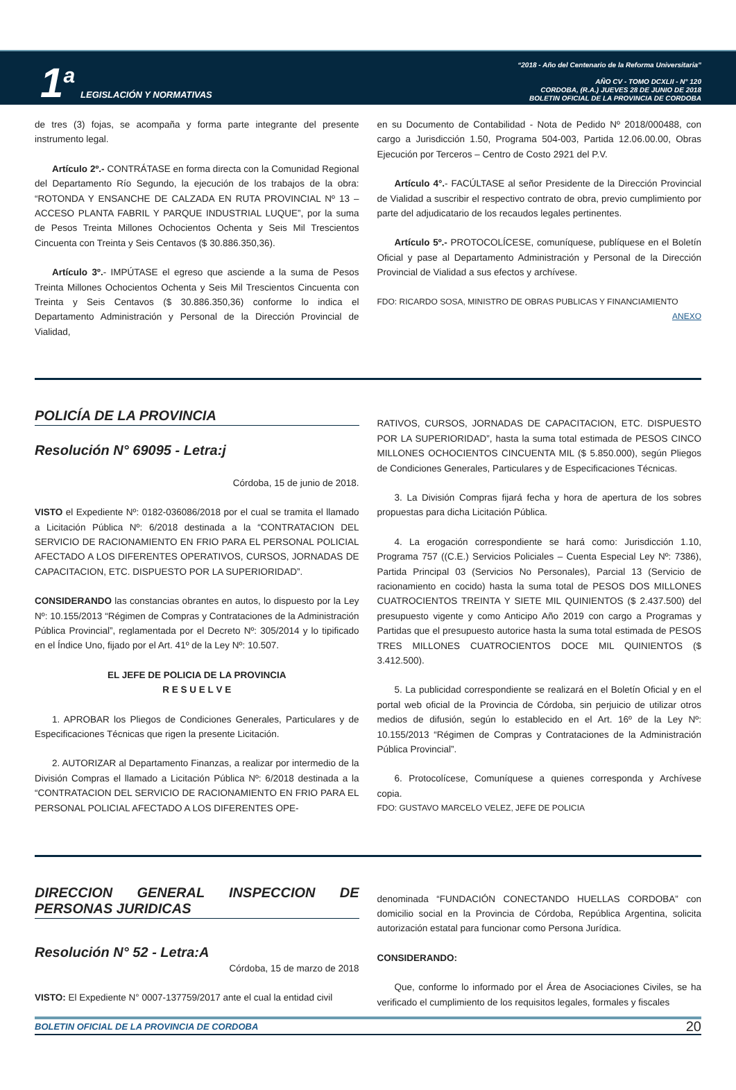1<sup>a</sup> LEGISLACIÓN Y NORMATIVAS
“2018 - Año del Centenario de la Reforma Universitaria”
AÑO CV - TOMO DCXLII - N° 120
CORDOBA, (R.A.) JUEVES 28 DE JUNIO DE 2018
BOLETIN OFICIAL DE LA PROVINCIA DE CORDOBA
de tres (3) fojas, se acompaña y forma parte integrante del presente instrumento legal.
Artículo 2º.- CONTRÁTASE en forma directa con la Comunidad Regional del Departamento Río Segundo, la ejecución de los trabajos de la obra: “ROTONDA Y ENSANCHE DE CALZADA EN RUTA PROVINCIAL Nº 13 – ACCESO PLANTA FABRIL Y PARQUE INDUSTRIAL LUQUE”, por la suma de Pesos Treinta Millones Ochocientos Ochenta y Seis Mil Trescientos Cincuenta con Treinta y Seis Centavos ($ 30.886.350,36).
Artículo 3º.- IMPÚTASE el egreso que asciende a la suma de Pesos Treinta Millones Ochocientos Ochenta y Seis Mil Trescientos Cincuenta con Treinta y Seis Centavos ($ 30.886.350,36) conforme lo indica el Departamento Administración y Personal de la Dirección Provincial de Vialidad,
en su Documento de Contabilidad - Nota de Pedido Nº 2018/000488, con cargo a Jurisdicción 1.50, Programa 504-003, Partida 12.06.00.00, Obras Ejecución por Terceros – Centro de Costo 2921 del P.V.
Artículo 4°.- FACÚLTASE al señor Presidente de la Dirección Provincial de Vialidad a suscribir el respectivo contrato de obra, previo cumplimiento por parte del adjudicatario de los recaudos legales pertinentes.
Artículo 5º.- PROTOCOLÍCESE, comuníquese, publíquese en el Boletín Oficial y pase al Departamento Administración y Personal de la Dirección Provincial de Vialidad a sus efectos y archívese.
FDO: RICARDO SOSA, MINISTRO DE OBRAS PUBLICAS Y FINANCIAMIENTO
ANEXO
POLICÍA DE LA PROVINCIA
Resolución N° 69095 - Letra:j
Córdoba, 15 de junio de 2018.
VISTO el Expediente Nº: 0182-036086/2018 por el cual se tramita el llamado a Licitación Pública Nº: 6/2018 destinada a la “CONTRATACION DEL SERVICIO DE RACIONAMIENTO EN FRIO PARA EL PERSONAL POLICIAL AFECTADO A LOS DIFERENTES OPERATIVOS, CURSOS, JORNADAS DE CAPACITACION, ETC. DISPUESTO POR LA SUPERIORIDAD”.
CONSIDERANDO las constancias obrantes en autos, lo dispuesto por la Ley Nº: 10.155/2013 “Régimen de Compras y Contrataciones de la Administración Pública Provincial”, reglamentada por el Decreto Nº: 305/2014 y lo tipificado en el Índice Uno, fijado por el Art. 41º de la Ley Nº: 10.507.
EL JEFE DE POLICIA DE LA PROVINCIA
R E S U E L V E
1. APROBAR los Pliegos de Condiciones Generales, Particulares y de Especificaciones Técnicas que rigen la presente Licitación.
2. AUTORIZAR al Departamento Finanzas, a realizar por intermedio de la División Compras el llamado a Licitación Pública Nº: 6/2018 destinada a la “CONTRATACION DEL SERVICIO DE RACIONAMIENTO EN FRIO PARA EL PERSONAL POLICIAL AFECTADO A LOS DIFERENTES OPE-
RATIVOS, CURSOS, JORNADAS DE CAPACITACION, ETC. DISPUESTO POR LA SUPERIORIDAD”, hasta la suma total estimada de PESOS CINCO MILLONES OCHOCIENTOS CINCUENTA MIL ($ 5.850.000), según Pliegos de Condiciones Generales, Particulares y de Especificaciones Técnicas.
3. La División Compras fijará fecha y hora de apertura de los sobres propuestas para dicha Licitación Pública.
4. La erogación correspondiente se hará como: Jurisdicción 1.10, Programa 757 ((C.E.) Servicios Policiales – Cuenta Especial Ley Nº: 7386), Partida Principal 03 (Servicios No Personales), Parcial 13 (Servicio de racionamiento en cocido) hasta la suma total de PESOS DOS MILLONES CUATROCIENTOS TREINTA Y SIETE MIL QUINIENTOS ($ 2.437.500) del presupuesto vigente y como Anticipo Año 2019 con cargo a Programas y Partidas que el presupuesto autorice hasta la suma total estimada de PESOS TRES MILLONES CUATROCIENTOS DOCE MIL QUINIENTOS ($ 3.412.500).
5. La publicidad correspondiente se realizará en el Boletín Oficial y en el portal web oficial de la Provincia de Córdoba, sin perjuicio de utilizar otros medios de difusión, según lo establecido en el Art. 16º de la Ley Nº: 10.155/2013 “Régimen de Compras y Contrataciones de la Administración Pública Provincial”.
6. Protocolícese, Comuníquese a quienes corresponda y Archívese copia.
FDO: GUSTAVO MARCELO VELEZ, JEFE DE POLICIA
DIRECCION GENERAL INSPECCION DE PERSONAS JURIDICAS
Resolución N° 52 - Letra:A
Córdoba, 15 de marzo de 2018
VISTO: El Expediente N° 0007-137759/2017 ante el cual la entidad civil
denominada “FUNDACIÓN CONECTANDO HUELLAS CORDOBA” con domicilio social en la Provincia de Córdoba, República Argentina, solicita autorización estatal para funcionar como Persona Jurídica.
CONSIDERANDO:
Que, conforme lo informado por el Área de Asociaciones Civiles, se ha verificado el cumplimiento de los requisitos legales, formales y fiscales
BOLETIN OFICIAL DE LA PROVINCIA DE CORDOBA 20